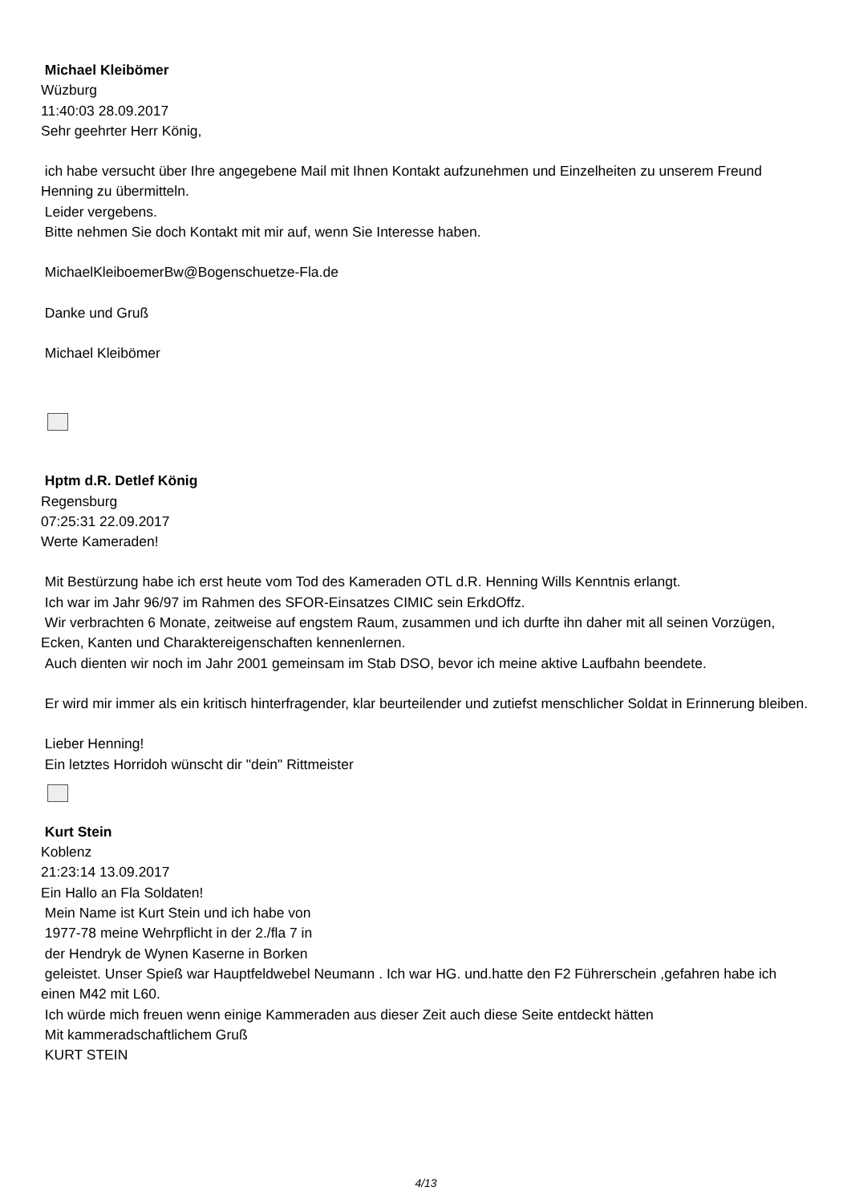Michael Kleibömer
Wüzburg
11:40:03 28.09.2017
Sehr geehrter Herr König,
ich habe versucht über Ihre angegebene Mail mit Ihnen Kontakt aufzunehmen und Einzelheiten zu unserem Freund Henning zu übermitteln.
Leider vergebens.
Bitte nehmen Sie doch Kontakt mit mir auf, wenn Sie Interesse haben.
MichaelKleiboemerBw@Bogenschuetze-Fla.de
Danke und Gruß
Michael Kleibömer
Hptm d.R. Detlef König
Regensburg
07:25:31 22.09.2017
Werte Kameraden!
Mit Bestürzung habe ich erst heute vom Tod des Kameraden OTL d.R. Henning Wills Kenntnis erlangt.
Ich war im Jahr 96/97 im Rahmen des SFOR-Einsatzes CIMIC sein ErkdOffz.
Wir verbrachten 6 Monate, zeitweise auf engstem Raum, zusammen und ich durfte ihn daher mit all seinen Vorzügen, Ecken, Kanten und Charaktereigenschaften kennenlernen.
Auch dienten wir noch im Jahr 2001 gemeinsam im Stab DSO, bevor ich meine aktive Laufbahn beendete.
Er wird mir immer als ein kritisch hinterfragender, klar beurteilender und zutiefst menschlicher Soldat in Erinnerung bleiben.
Lieber Henning!
Ein letztes Horridoh wünscht dir "dein" Rittmeister
Kurt Stein
Koblenz
21:23:14 13.09.2017
Ein Hallo an Fla Soldaten!
Mein Name ist Kurt Stein und ich habe von
1977-78 meine Wehrpflicht in der 2./fla 7 in
der Hendryk de Wynen Kaserne in Borken
geleistet. Unser Spieß war Hauptfeldwebel Neumann . Ich war HG. und.hatte den F2 Führerschein ,gefahren habe ich einen M42 mit L60.
Ich würde mich freuen wenn einige Kammeraden aus dieser Zeit auch diese Seite entdeckt hätten
Mit kammeradschaftlichem Gruß
KURT STEIN
4/13